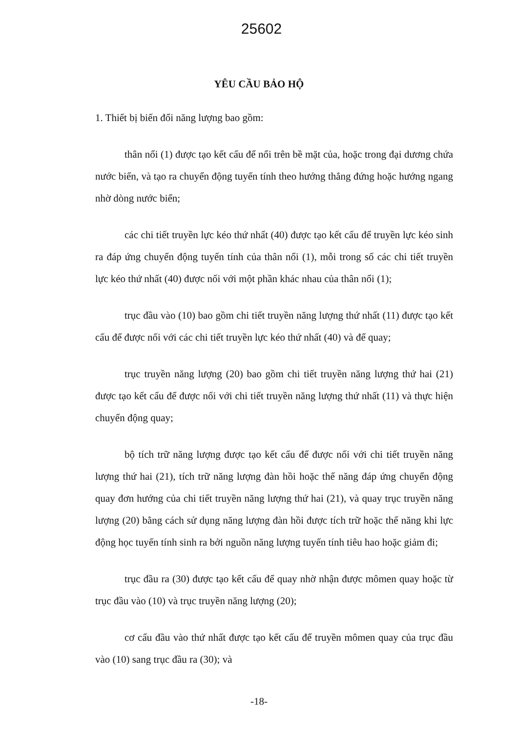25602
YÊU CẦU BẢO HỘ
1. Thiết bị biến đổi năng lượng bao gồm:
thân nổi (1) được tạo kết cấu để nổi trên bề mặt của, hoặc trong đại dương chứa nước biển, và tạo ra chuyển động tuyến tính theo hướng thẳng đứng hoặc hướng ngang nhờ dòng nước biển;
các chi tiết truyền lực kéo thứ nhất (40) được tạo kết cấu để truyền lực kéo sinh ra đáp ứng chuyển động tuyến tính của thân nổi (1), mỗi trong số các chi tiết truyền lực kéo thứ nhất (40) được nối với một phần khác nhau của thân nổi (1);
trục đầu vào (10) bao gồm chi tiết truyền năng lượng thứ nhất (11) được tạo kết cấu để được nối với các chi tiết truyền lực kéo thứ nhất (40) và để quay;
trục truyền năng lượng (20) bao gồm chi tiết truyền năng lượng thứ hai (21) được tạo kết cấu để được nối với chi tiết truyền năng lượng thứ nhất (11) và thực hiện chuyển động quay;
bộ tích trữ năng lượng được tạo kết cấu để được nối với chi tiết truyền năng lượng thứ hai (21), tích trữ năng lượng đàn hồi hoặc thế năng đáp ứng chuyển động quay đơn hướng của chi tiết truyền năng lượng thứ hai (21), và quay trục truyền năng lượng (20) bằng cách sử dụng năng lượng đàn hồi được tích trữ hoặc thế năng khi lực động học tuyến tính sinh ra bởi nguồn năng lượng tuyến tính tiêu hao hoặc giảm đi;
trục đầu ra (30) được tạo kết cấu để quay nhờ nhận được mômen quay hoặc từ trục đầu vào (10) và trục truyền năng lượng (20);
cơ cấu đầu vào thứ nhất được tạo kết cấu để truyền mômen quay của trục đầu vào (10) sang trục đầu ra (30); và
-18-